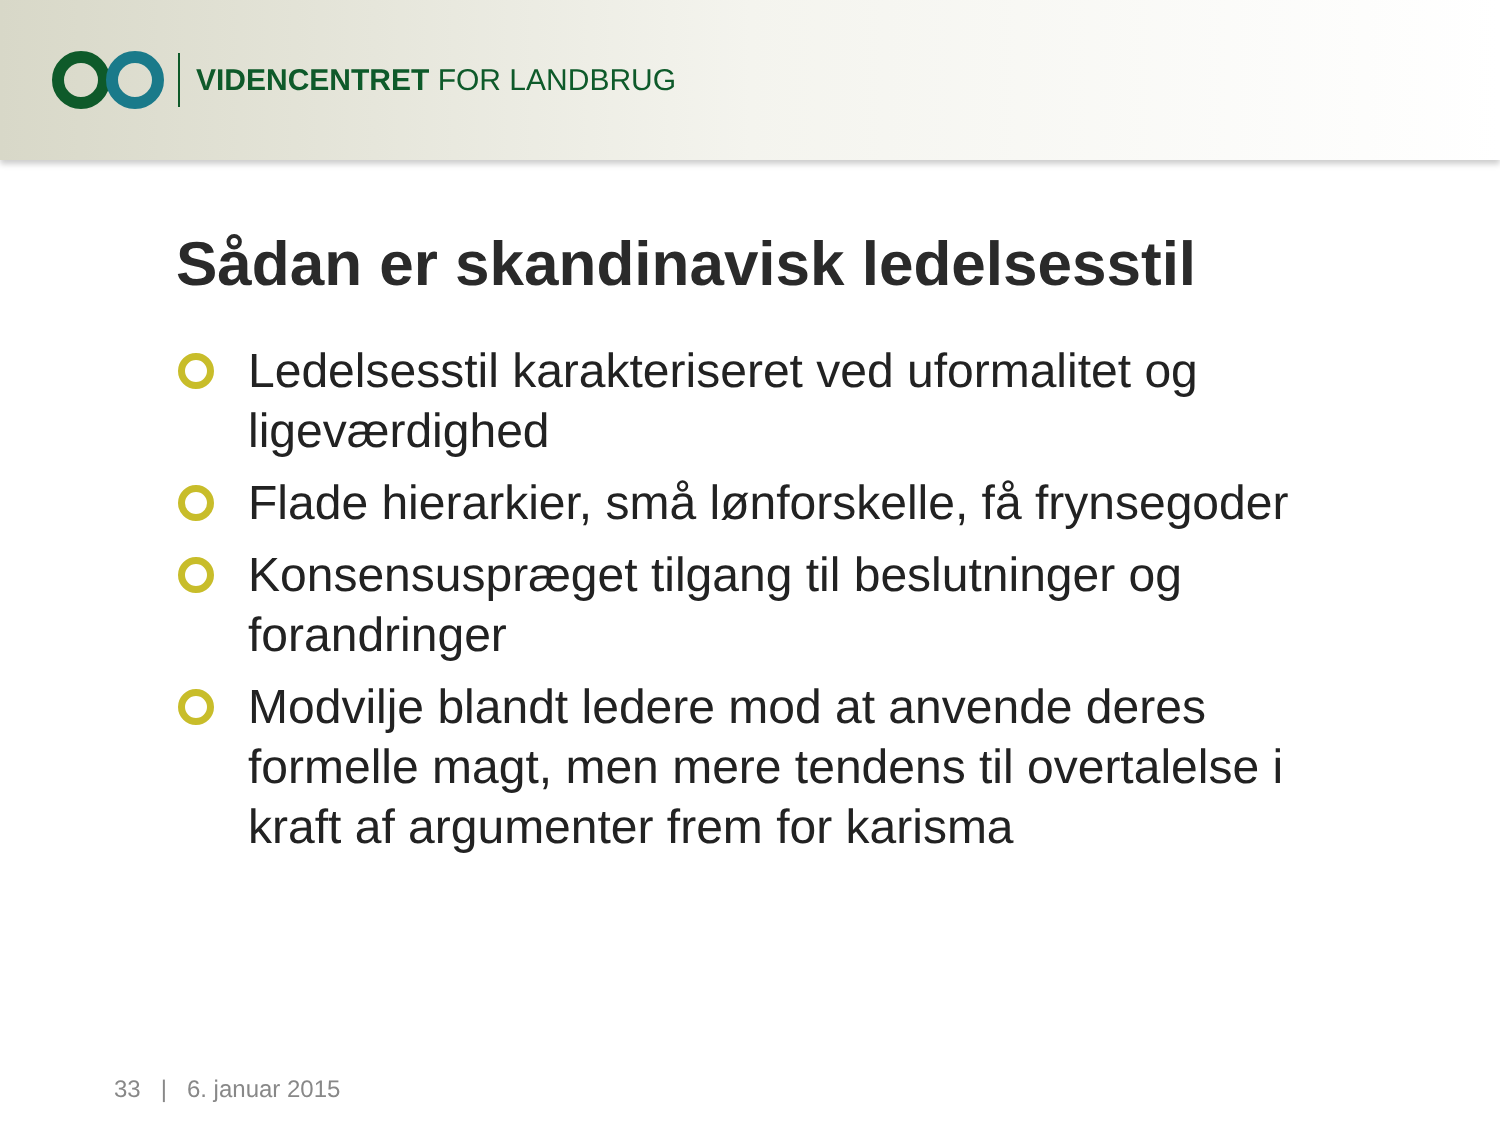VIDENCENTRET FOR LANDBRUG
Sådan er skandinavisk ledelsesstil
Ledelsesstil karakteriseret ved uformalitet og ligeværdighed
Flade hierarkier, små lønforskelle, få frynsegoder
Konsensuspræget tilgang til beslutninger og forandringer
Modvilje blandt ledere mod at anvende deres formelle magt, men mere tendens til overtalelse i kraft af argumenter frem for karisma
33 | 6. januar 2015